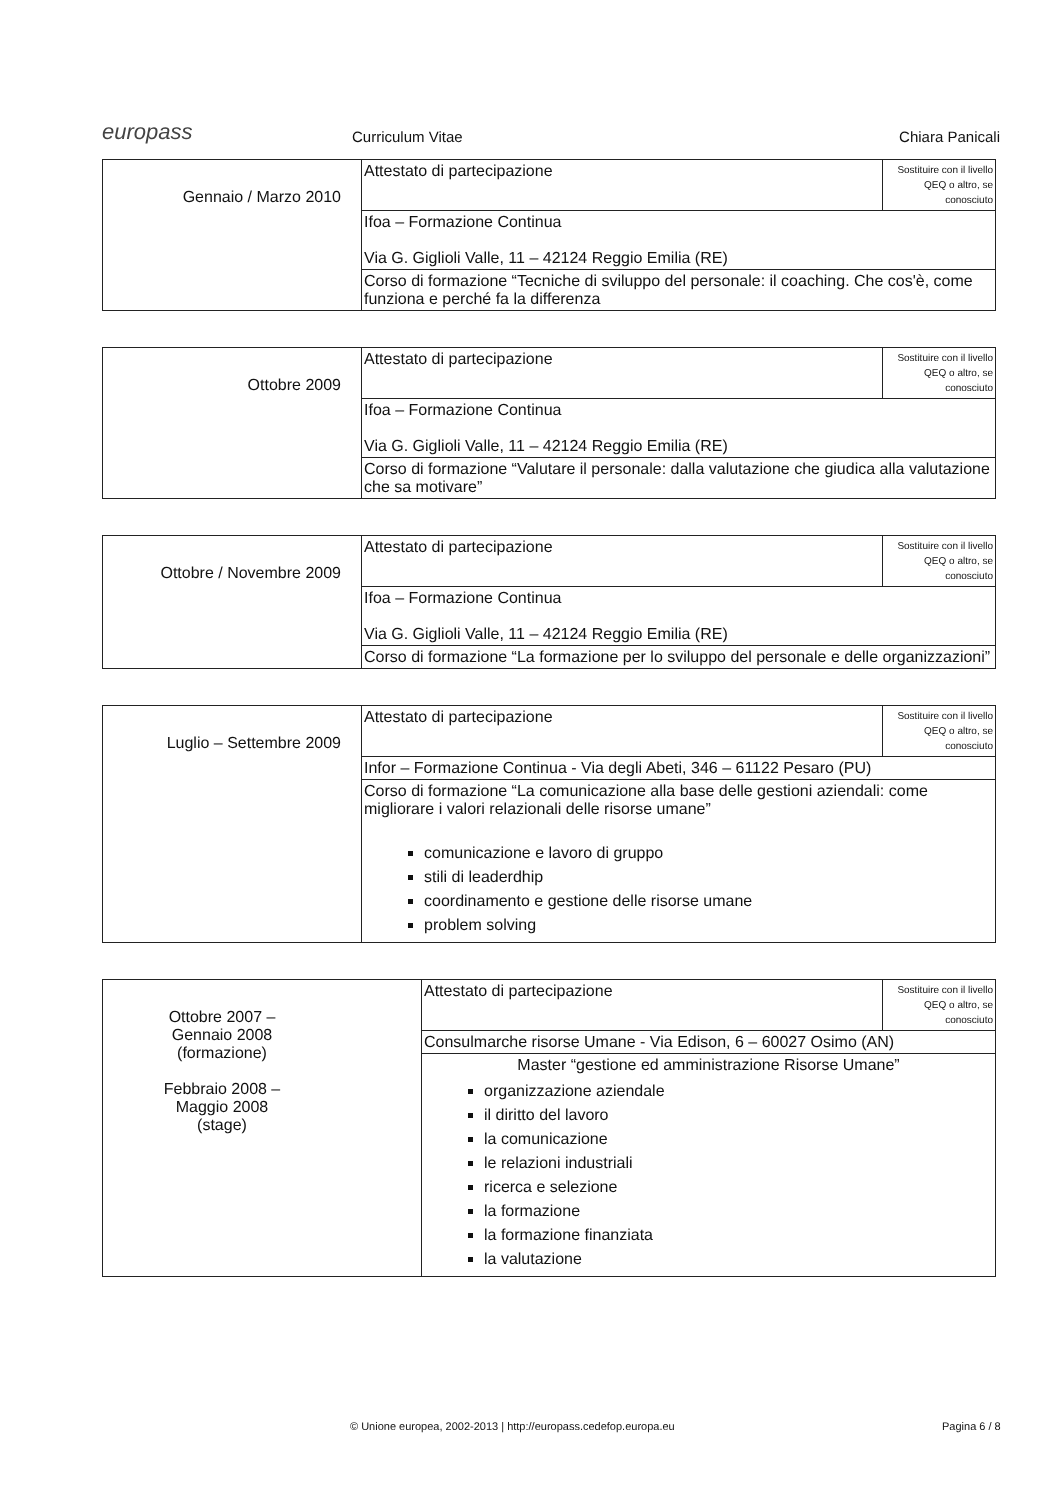europass
Curriculum Vitae
Chiara Panicali
| Gennaio / Marzo 2010 | Attestato di partecipazione | Sostituire con il livello QEQ o altro, se conosciuto |
| | Ifoa – Formazione Continua Via G. Giglioli Valle, 11 – 42124 Reggio Emilia (RE) | |
| | Corso di formazione “Tecniche di sviluppo del personale: il coaching. Che cos'è, come funziona e perché fa la differenza | |
| Ottobre 2009 | Attestato di partecipazione | Sostituire con il livello QEQ o altro, se conosciuto |
| | Ifoa – Formazione Continua Via G. Giglioli Valle, 11 – 42124 Reggio Emilia (RE) | |
| | Corso di formazione “Valutare il personale: dalla valutazione che giudica alla valutazione che sa motivare” | |
| Ottobre / Novembre 2009 | Attestato di partecipazione | Sostituire con il livello QEQ o altro, se conosciuto |
| | Ifoa – Formazione Continua Via G. Giglioli Valle, 11 – 42124 Reggio Emilia (RE) | |
| | Corso di formazione “La formazione per lo sviluppo del personale e delle organizzazioni” | |
| Luglio – Settembre 2009 | Attestato di partecipazione | Sostituire con il livello QEQ o altro, se conosciuto |
| | Infor – Formazione Continua - Via degli Abeti, 346 – 61122 Pesaro (PU) | |
| | Corso di formazione “La comunicazione alla base delle gestioni aziendali: come migliorare i valori relazionali delle risorse umane” comunicazione e lavoro di gruppo stili di leaderdhip coordinamento e gestione delle risorse umane problem solving | |
| Ottobre 2007 – Gennaio 2008 (formazione) Febbraio 2008 – Maggio 2008 (stage) | Attestato di partecipazione | Sostituire con il livello QEQ o altro, se conosciuto |
| | Consulmarche risorse Umane - Via Edison, 6 – 60027 Osimo (AN) | |
| | Master “gestione ed amministrazione Risorse Umane” organizzazione aziendale il diritto del lavoro la comunicazione le relazioni industriali ricerca e selezione la formazione la formazione finanziata la valutazione | |
© Unione europea, 2002-2013 | http://europass.cedefop.europa.eu
Pagina 6 / 8